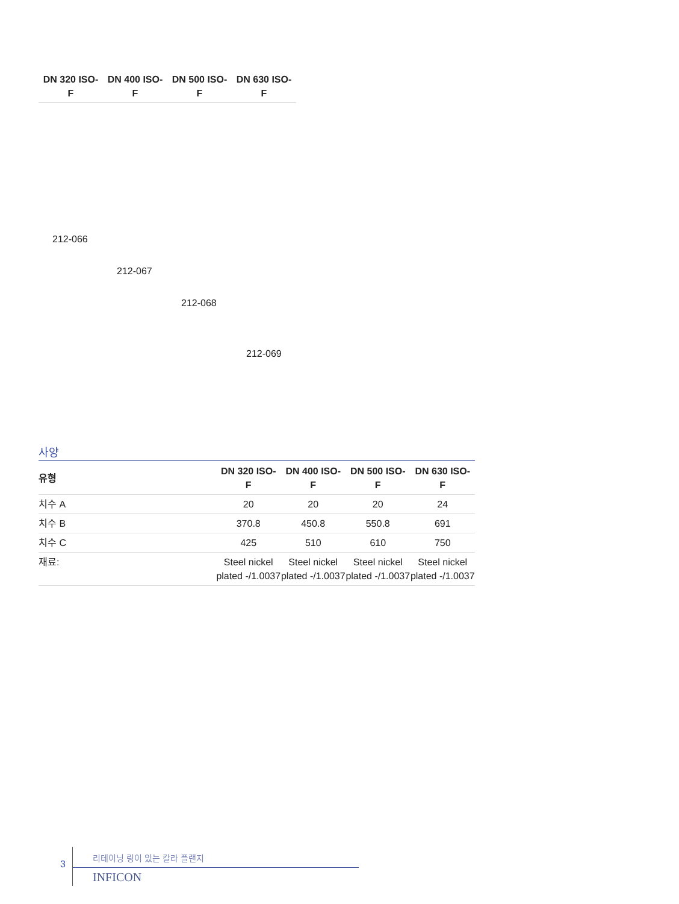| DN 320 ISO- F | DN 400 ISO- F | DN 500 ISO- F | DN 630 ISO- F |
| --- | --- | --- | --- |
212-066
212-067
212-068
212-069
사양
| 유형 | DN 320 ISO- F | DN 400 ISO- F | DN 500 ISO- F | DN 630 ISO- F |
| --- | --- | --- | --- | --- |
| 치수 A | 20 | 20 | 20 | 24 |
| 치수 B | 370.8 | 450.8 | 550.8 | 691 |
| 치수 C | 425 | 510 | 610 | 750 |
| 재료: | Steel nickel plated -/1.0037 | Steel nickel plated -/1.0037 | Steel nickel plated -/1.0037 | Steel nickel plated -/1.0037 |
3
리테이닝 링이 있는 칼라 플랜지
INFICON